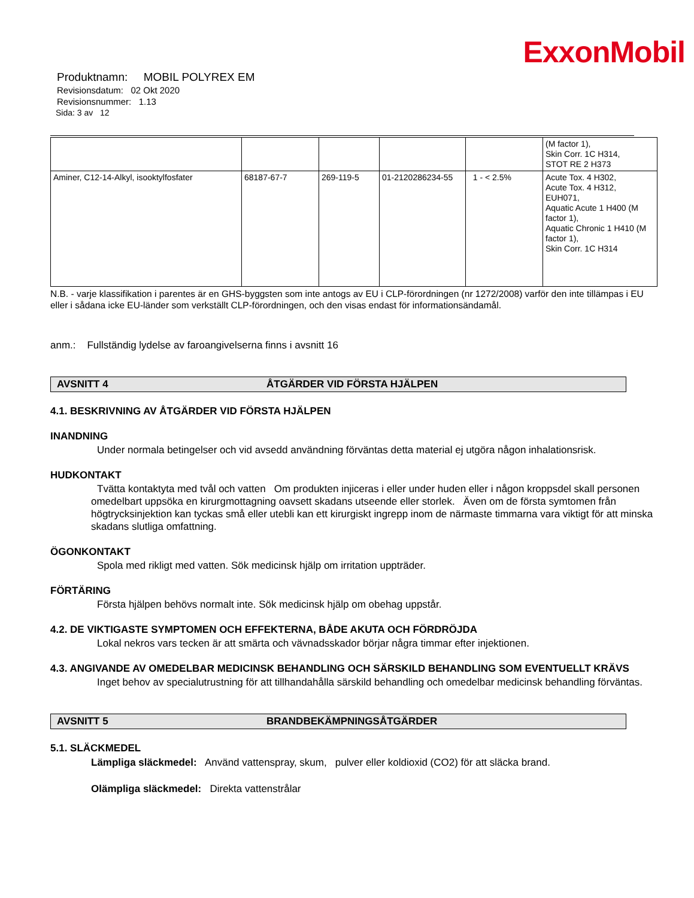ExxonMobil
Produktnamn: MOBIL POLYREX EM
Revisionsdatum: 02 Okt 2020
Revisionsnummer: 1.13
Sida: 3 av 12
| | | | | | (M factor 1), Skin Corr. 1C H314, STOT RE 2 H373 |
| Aminer, C12-14-Alkyl, isooktylfosfater | 68187-67-7 | 269-119-5 | 01-2120286234-55 | 1 - < 2.5% | Acute Tox. 4 H302, Acute Tox. 4 H312, EUH071, Aquatic Acute 1 H400 (M factor 1), Aquatic Chronic 1 H410 (M factor 1), Skin Corr. 1C H314 |
N.B. - varje klassifikation i parentes är en GHS-byggsten som inte antogs av EU i CLP-förordningen (nr 1272/2008) varför den inte tillämpas i EU eller i sådana icke EU-länder som verkställt CLP-förordningen, och den visas endast för informationsändamål.
anm.: Fullständig lydelse av faroangivelserna finns i avsnitt 16
AVSNITT 4 ÅTGÄRDER VID FÖRSTA HJÄLPEN
4.1. BESKRIVNING AV ÅTGÄRDER VID FÖRSTA HJÄLPEN
INANDNING
Under normala betingelser och vid avsedd användning förväntas detta material ej utgöra någon inhalationsrisk.
HUDKONTAKT
Tvätta kontaktyta med tvål och vatten Om produkten injiceras i eller under huden eller i någon kroppsdel skall personen omedelbart uppsöka en kirurgmottagning oavsett skadans utseende eller storlek. Även om de första symtomen från högtrycksinjektion kan tyckas små eller utebli kan ett kirurgiskt ingrepp inom de närmaste timmarna vara viktigt för att minska skadans slutliga omfattning.
ÖGONKONTAKT
Spola med rikligt med vatten. Sök medicinsk hjälp om irritation uppträder.
FÖRTÄRING
Första hjälpen behövs normalt inte. Sök medicinsk hjälp om obehag uppstår.
4.2. DE VIKTIGASTE SYMPTOMEN OCH EFFEKTERNA, BÅDE AKUTA OCH FÖRDRÖJDA
Lokal nekros vars tecken är att smärta och vävnadsskador börjar några timmar efter injektionen.
4.3. ANGIVANDE AV OMEDELBAR MEDICINSK BEHANDLING OCH SÄRSKILD BEHANDLING SOM EVENTUELLT KRÄVS
Inget behov av specialutrustning för att tillhandahålla särskild behandling och omedelbar medicinsk behandling förväntas.
AVSNITT 5 BRANDBEKÄMPNINGSÅTGÄRDER
5.1. SLÄCKMEDEL
Lämpliga släckmedel: Använd vattenspray, skum, pulver eller koldioxid (CO2) för att släcka brand.
Olämpliga släckmedel: Direkta vattenstrålar